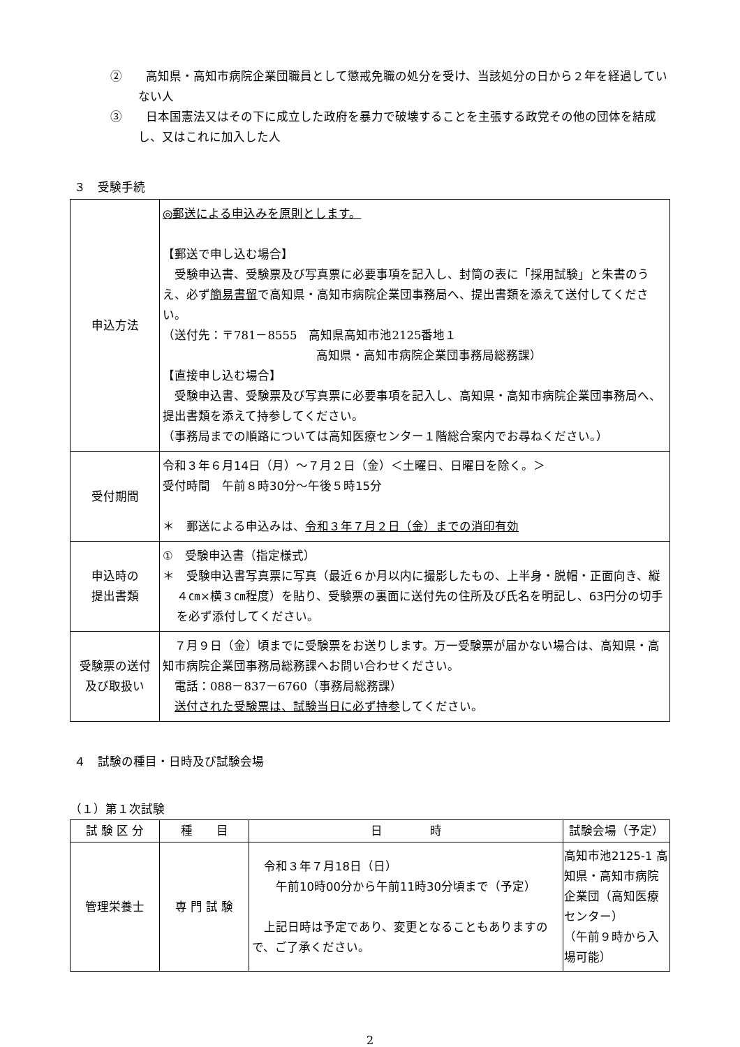②　　高知県・高知市病院企業団職員として懲戒免職の処分を受け、当該処分の日から２年を経過していない人
③　　日本国憲法又はその下に成立した政府を暴力で破壊することを主張する政党その他の団体を結成し、又はこれに加入した人
３　受験手続
| 申込方法 | ◎郵送による申込みを原則とします。 【郵送で申し込む場合】 受験申込書、受験票及び写真票に必要事項を記入し、封筒の表に「採用試験」と朱書のうえ、必ず 簡易書留 で高知県・高知市病院企業団事務局へ、提出書類を添えて送付してください。 （送付先：〒781－8555 高知県高知市池2125番地１ 高知県・高知市病院企業団事務局総務課） 【直接申し込む場合】 受験申込書、受験票及び写真票に必要事項を記入し、高知県・高知市病院企業団事務局へ、提出書類を添えて持参してください。 （事務局までの順路については高知医療センター１階総合案内でお尋ねください。） |
| 受付期間 | 令和３年６月14日（月）～７月２日（金）＜土曜日、日曜日を除く。＞ 受付時間 午前８時30分～午後５時15分 ＊ 郵送による申込みは、 令和３年７月２日（金）までの消印有効 |
| 申込時の 提出書類 | ① 受験申込書（指定様式） ＊ 受験申込書写真票に写真（最近６か月以内に撮影したもの、上半身・脱帽・正面向き、縦４㎝×横３㎝程度）を貼り、受験票の裏面に送付先の住所及び氏名を明記し、 63円分の切手を必ず添付して ください。 |
| 受験票の送付 及び取扱い | ７月９日（金）頃までに受験票をお送りします。万一受験票が届かない場合は、高知県・高知市病院企業団事務局総務課へお問い合わせください。 電話：088－837－6760（事務局総務課） 送付された受験票は、試験当日に必ず持参 してください。 |
４　試験の種目・日時及び試験会場
（１）第１次試験
| 試 験 区 分 | 種 目 | 日 時 | 試験会場（予定） |
| --- | --- | --- | --- |
| 管理栄養士 | 専 門 試 験 | 令和３年７月18日（日） 午前10時00分から午前11時30分頃まで（予定） 上記日時は予定であり、変更となることもありますので、ご了承ください。 | 高知市池2125-1 高知県・高知市病院企業団（高知医療センター） （午前９時から入場可能） |
2